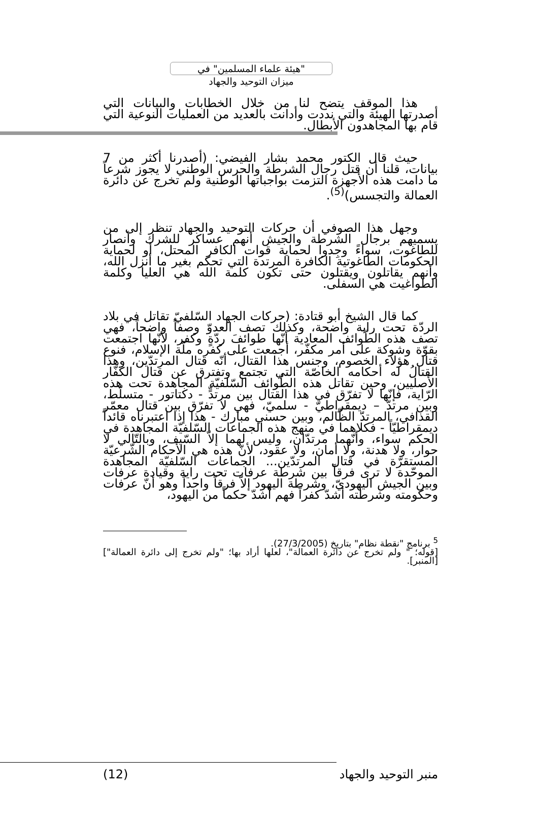"هيئة علماء المسلمين" في
ميزان التوحيد والجهاد
هذا الموقف يتضح لنا من خلال الخطابات والبيانات التي أصدرتها الهيئة والتي نددت وأدانت بالعديد من العمليات النوعية التي قام بها المجاهدون الأبطال.
حيث قال الكتور محمد بشار الفيضي: (أصدرنا أكثر من 7 بيانات، قلنا أن قتل رجال الشرطة والحرس الوطني لا يجوز شرعاً ما دامت هذه الأجهزة التزمت بواجباتها الوطنية ولم تخرج عن دائرة العمالة والتجسس)<sup>(5)</sup>.
وجهل هذا الصوفي أن حركات التوحيد والجهاد تنظر إلى من يسميهم برجال الشرطة والجيش أنهم عساكر للشرك وأنصار للطاغوت، سواءً وجِدوا لحماية قوات الكافر المحتل، أو لحماية الحكومات الطاغوتية الكافرة المرتدة التي تحكم بغير ما أنزل الله، وأنهم يقاتلون ويقتلون حتى تكون كلمة الله هي العليا وكلمة الطواغيت هي السفلى.
كما قال الشيخ أبو قتادة: (حركات الجهاد السّلفيّ تقاتل في بلاد الردّة تحت راية واضحة، وكذلك تصف العدوّ وصفاً واضحاً، فهي تصف هذه الطّوائف المعادية أنّها طوائفَ ردّةٍ وكفر، لأنّها اجتمعت بقوّة وشوكة على أمر مكفّر، أجمعت على كفره ملّة الإسلام، فنوع قتال هؤلاء الخصوم، وجنس هذا القتال، أنّه قتال المرتدّين، وهذا القتالُ له أحكامه الخاصّة التي تجتمع وتفترق عن قتال الكفّار الأصليين، وحين تقاتل هذه الطّوائف السّلفيّة المجاهدة تحت هذه الرّاية، فإنّها لا تفرّق في هذا القتال بين مرتدٍّ - دكتاتور - متسلّط، وبين مرتدّ – ديمقراطيّ - سلميّ، فهي لا تفرّق بين قتال معمّر القذافي، المرتدّ الظّالم، وبين حسني مبارك - هذا إذا اعتبرناه قائداً ديمقراطيّاً - فكلاهما في منهج هذه الجماعات السّلفيّة المجاهدة في الحكم سواء، وأنّهما مرتدّان، وليس لهما إلاّ السّيف، وبالتّالي لا حوار، ولا هدنة، ولا أمان، ولا عقود، لأنّ هذه هي الأحكام الشّرعيّة المستقرّة في قتال المرتدّين... الجماعات السّلفيّة المجاهدة الموحّدة لا ترى فرقاً بين شرطة عرفات تحت راية وقيادة عرفات وبين الجيش اليهوديّ، وشرطة اليهود إلاّ فرقاً واحداً وهو أنّ عرفات وحكومته وشرطته أشدّ كفراً فهم أشدّ حكماً من اليهود،
<sup>5</sup> برنامج "نقطة نظام" بتاريخ (27/3/2005).
[قوله؛ " ولم تخرج عن دائرة العمالة"، لعلها أراد بها؛ "ولم تخرج إلى دائرة العمالة"] [المنبر].
منبر التوحيد والجهاد (12)